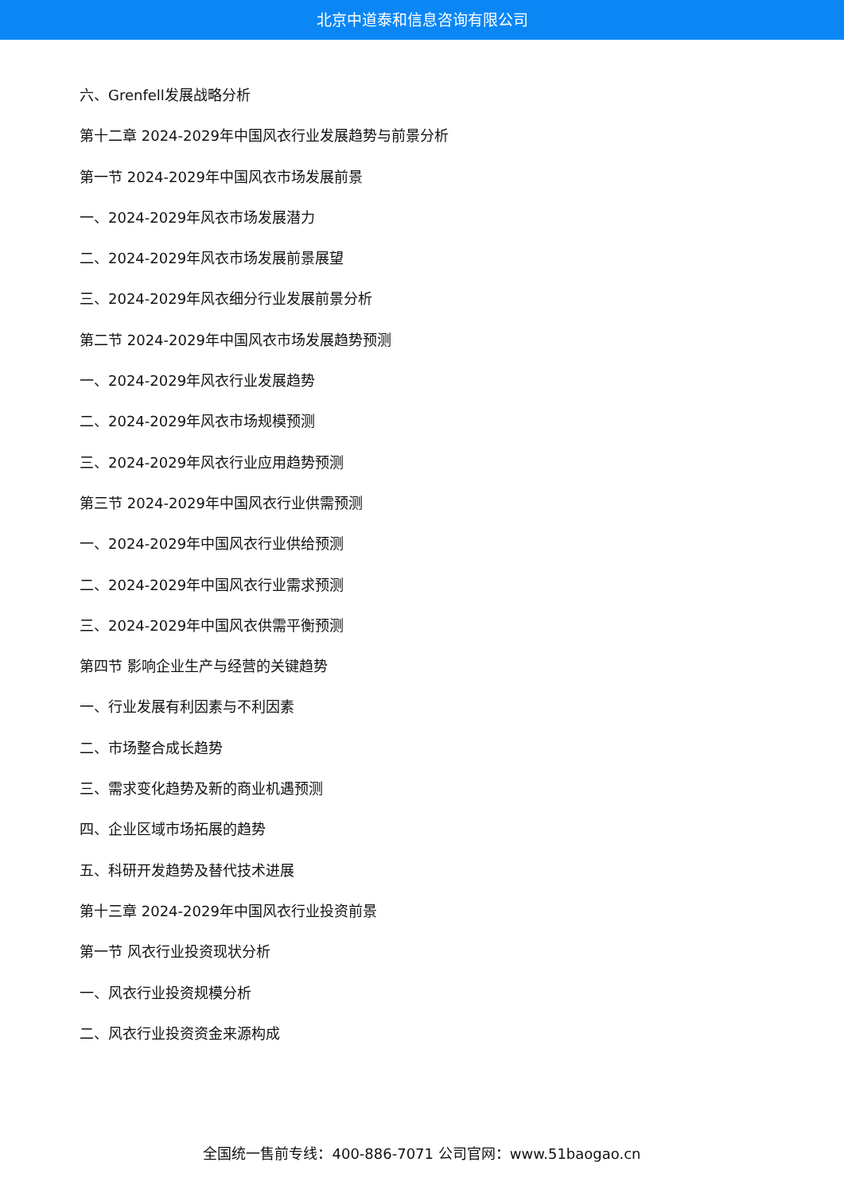北京中道泰和信息咨询有限公司
六、Grenfell发展战略分析
第十二章 2024-2029年中国风衣行业发展趋势与前景分析
第一节 2024-2029年中国风衣市场发展前景
一、2024-2029年风衣市场发展潜力
二、2024-2029年风衣市场发展前景展望
三、2024-2029年风衣细分行业发展前景分析
第二节 2024-2029年中国风衣市场发展趋势预测
一、2024-2029年风衣行业发展趋势
二、2024-2029年风衣市场规模预测
三、2024-2029年风衣行业应用趋势预测
第三节 2024-2029年中国风衣行业供需预测
一、2024-2029年中国风衣行业供给预测
二、2024-2029年中国风衣行业需求预测
三、2024-2029年中国风衣供需平衡预测
第四节 影响企业生产与经营的关键趋势
一、行业发展有利因素与不利因素
二、市场整合成长趋势
三、需求变化趋势及新的商业机遇预测
四、企业区域市场拓展的趋势
五、科研开发趋势及替代技术进展
第十三章 2024-2029年中国风衣行业投资前景
第一节 风衣行业投资现状分析
一、风衣行业投资规模分析
二、风衣行业投资资金来源构成
全国统一售前专线：400-886-7071 公司官网：www.51baogao.cn